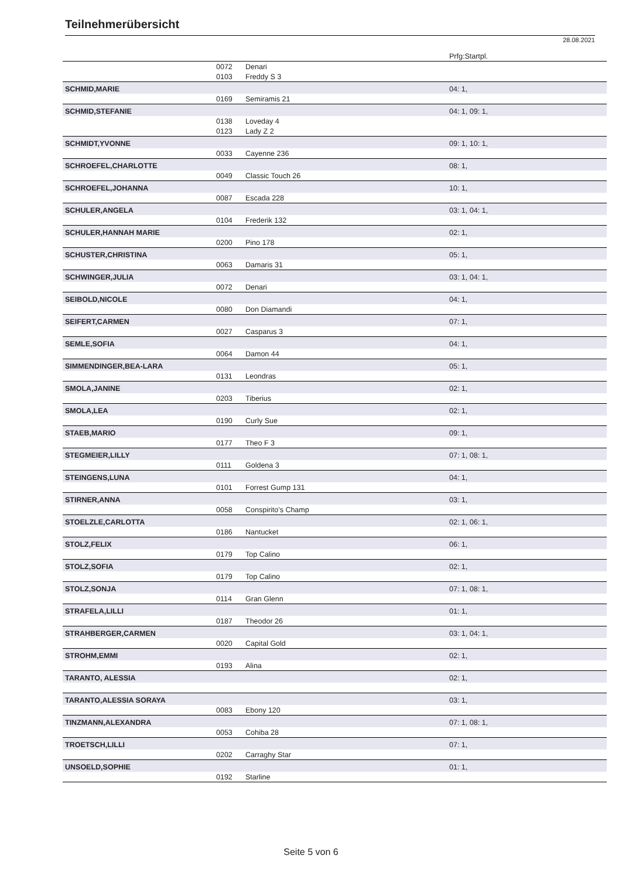Teilnehmerübersicht
28.08.2021
| | | | Prfg:Startpl. |
| | 0072 | Denari | |
| | 0103 | Freddy S 3 | |
| SCHMID,MARIE | | | 04: 1, |
| | 0169 | Semiramis 21 | |
| SCHMID,STEFANIE | | | 04: 1, 09: 1, |
| | 0138 | Loveday 4 | |
| | 0123 | Lady Z 2 | |
| SCHMIDT,YVONNE | | | 09: 1, 10: 1, |
| | 0033 | Cayenne 236 | |
| SCHROEFEL,CHARLOTTE | | | 08: 1, |
| | 0049 | Classic Touch 26 | |
| SCHROEFEL,JOHANNA | | | 10: 1, |
| | 0087 | Escada 228 | |
| SCHULER,ANGELA | | | 03: 1, 04: 1, |
| | 0104 | Frederik 132 | |
| SCHULER,HANNAH MARIE | | | 02: 1, |
| | 0200 | Pino 178 | |
| SCHUSTER,CHRISTINA | | | 05: 1, |
| | 0063 | Damaris 31 | |
| SCHWINGER,JULIA | | | 03: 1, 04: 1, |
| | 0072 | Denari | |
| SEIBOLD,NICOLE | | | 04: 1, |
| | 0080 | Don Diamandi | |
| SEIFERT,CARMEN | | | 07: 1, |
| | 0027 | Casparus 3 | |
| SEMLE,SOFIA | | | 04: 1, |
| | 0064 | Damon 44 | |
| SIMMENDINGER,BEA-LARA | | | 05: 1, |
| | 0131 | Leondras | |
| SMOLA,JANINE | | | 02: 1, |
| | 0203 | Tiberius | |
| SMOLA,LEA | | | 02: 1, |
| | 0190 | Curly Sue | |
| STAEB,MARIO | | | 09: 1, |
| | 0177 | Theo F 3 | |
| STEGMEIER,LILLY | | | 07: 1, 08: 1, |
| | 0111 | Goldena 3 | |
| STEINGENS,LUNA | | | 04: 1, |
| | 0101 | Forrest Gump 131 | |
| STIRNER,ANNA | | | 03: 1, |
| | 0058 | Conspirito's Champ | |
| STOELZLE,CARLOTTA | | | 02: 1, 06: 1, |
| | 0186 | Nantucket | |
| STOLZ,FELIX | | | 06: 1, |
| | 0179 | Top Calino | |
| STOLZ,SOFIA | | | 02: 1, |
| | 0179 | Top Calino | |
| STOLZ,SONJA | | | 07: 1, 08: 1, |
| | 0114 | Gran Glenn | |
| STRAFELA,LILLI | | | 01: 1, |
| | 0187 | Theodor 26 | |
| STRAHBERGER,CARMEN | | | 03: 1, 04: 1, |
| | 0020 | Capital Gold | |
| STROHM,EMMI | | | 02: 1, |
| | 0193 | Alina | |
| TARANTO, ALESSIA | | | 02: 1, |
| TARANTO,ALESSIA SORAYA | | | 03: 1, |
| | 0083 | Ebony 120 | |
| TINZMANN,ALEXANDRA | | | 07: 1, 08: 1, |
| | 0053 | Cohiba 28 | |
| TROETSCH,LILLI | | | 07: 1, |
| | 0202 | Carraghy Star | |
| UNSOELD,SOPHIE | | | 01: 1, |
| | 0192 | Starline | |
Seite 5 von 6